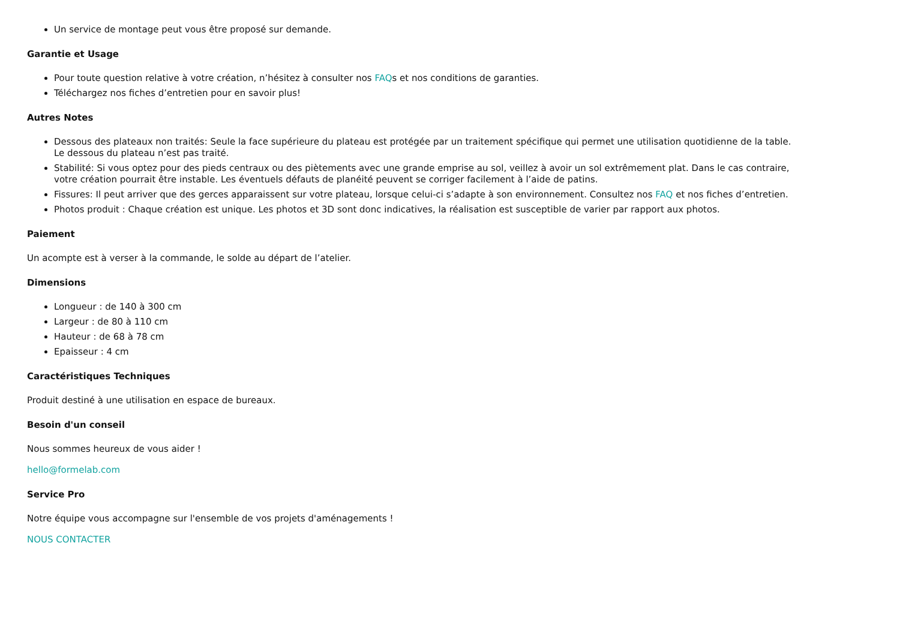Un service de montage peut vous être proposé sur demande.
Garantie et Usage
Pour toute question relative à votre création, n’hésitez à consulter nos FAQs et nos conditions de garanties.
Téléchargez nos fiches d’entretien pour en savoir plus!
Autres Notes
Dessous des plateaux non traités: Seule la face supérieure du plateau est protégée par un traitement spécifique qui permet une utilisation quotidienne de la table. Le dessous du plateau n’est pas traité.
Stabilité: Si vous optez pour des pieds centraux ou des piètements avec une grande emprise au sol, veillez à avoir un sol extrêmement plat. Dans le cas contraire, votre création pourrait être instable. Les éventuels défauts de planéité peuvent se corriger facilement à l’aide de patins.
Fissures: Il peut arriver que des gerces apparaissent sur votre plateau, lorsque celui-ci s’adapte à son environnement. Consultez nos FAQ et nos fiches d’entretien.
Photos produit : Chaque création est unique. Les photos et 3D sont donc indicatives, la réalisation est susceptible de varier par rapport aux photos.
Paiement
Un acompte est à verser à la commande, le solde au départ de l’atelier.
Dimensions
Longueur : de 140 à 300 cm
Largeur : de 80 à 110 cm
Hauteur : de 68 à 78 cm
Epaisseur : 4 cm
Caractéristiques Techniques
Produit destiné à une utilisation en espace de bureaux.
Besoin d'un conseil
Nous sommes heureux de vous aider !
hello@formelab.com
Service Pro
Notre équipe vous accompagne sur l'ensemble de vos projets d'aménagements !
NOUS CONTACTER